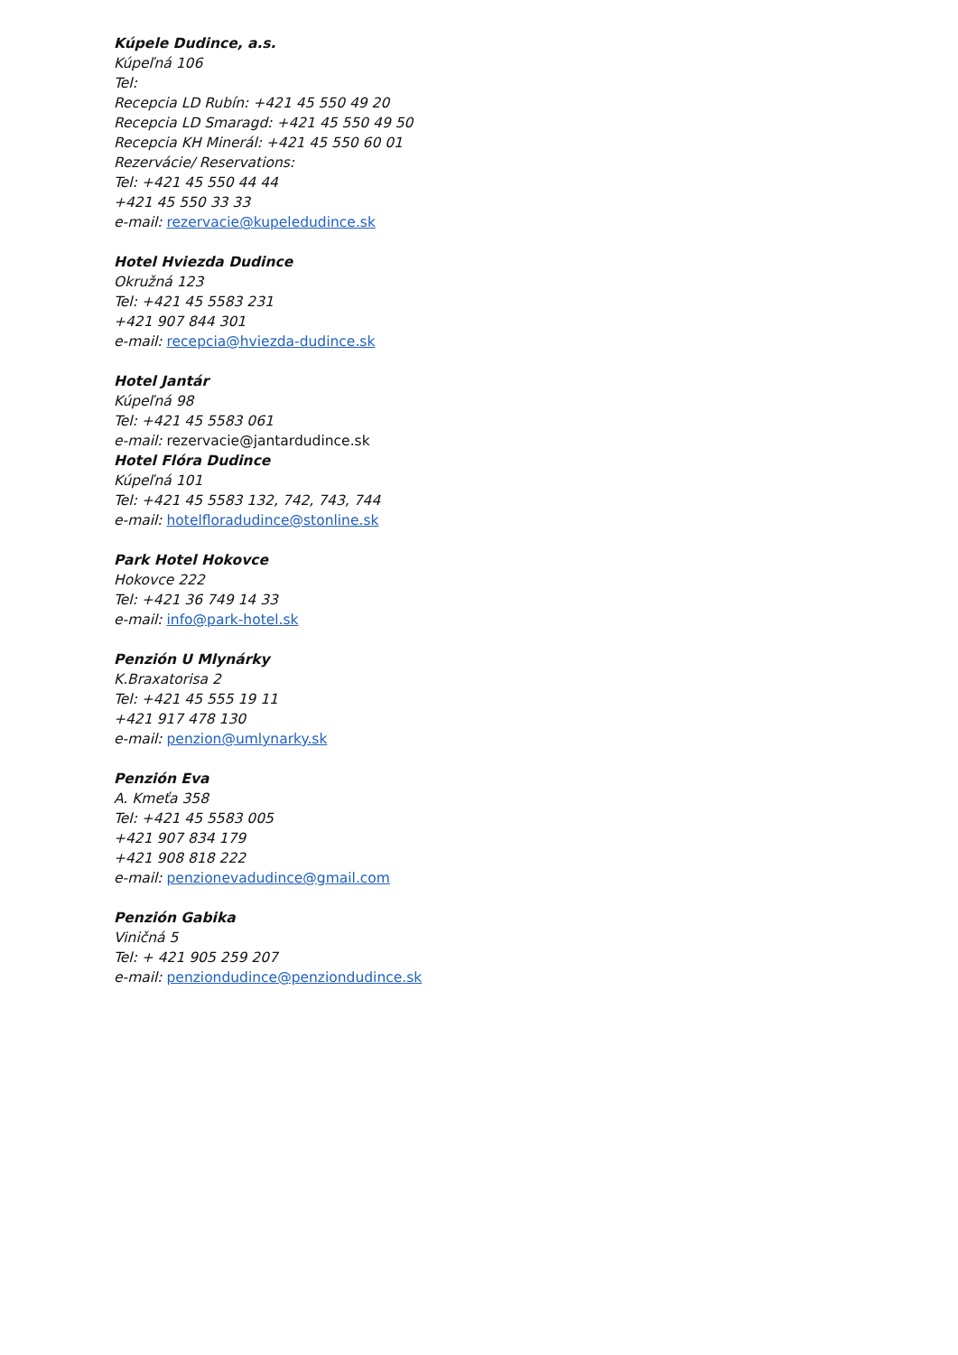Kúpele Dudince, a.s.
Kúpeľná 106
Tel:
Recepcia LD Rubín: +421 45 550 49 20
Recepcia LD Smaragd: +421 45 550 49 50
Recepcia KH Minerál: +421 45 550 60 01
Rezervácie/ Reservations:
Tel: +421 45 550 44 44
+421 45 550 33 33
e-mail: rezervacie@kupeledudince.sk
Hotel Hviezda Dudince
Okružná 123
Tel: +421 45 5583 231
+421 907 844 301
e-mail: recepcia@hviezda-dudince.sk
Hotel Jantár
Kúpeľná 98
Tel: +421 45 5583 061
e-mail: rezervacie@jantardudince.sk
Hotel Flóra Dudince
Kúpeľná 101
Tel: +421 45 5583 132, 742, 743, 744
e-mail: hotelfloradudince@stonline.sk
Park Hotel Hokovce
Hokovce 222
Tel: +421 36 749 14 33
e-mail: info@park-hotel.sk
Penzión U Mlynárky
K.Braxatorisa 2
Tel: +421 45 555 19 11
+421 917 478 130
e-mail: penzion@umlynarky.sk
Penzión Eva
A. Kmeťa 358
Tel: +421 45 5583 005
+421 907 834 179
+421 908 818 222
e-mail: penzionevadudince@gmail.com
Penzión Gabika
Viničná 5
Tel: + 421 905 259 207
e-mail: penziondudince@penziondudince.sk